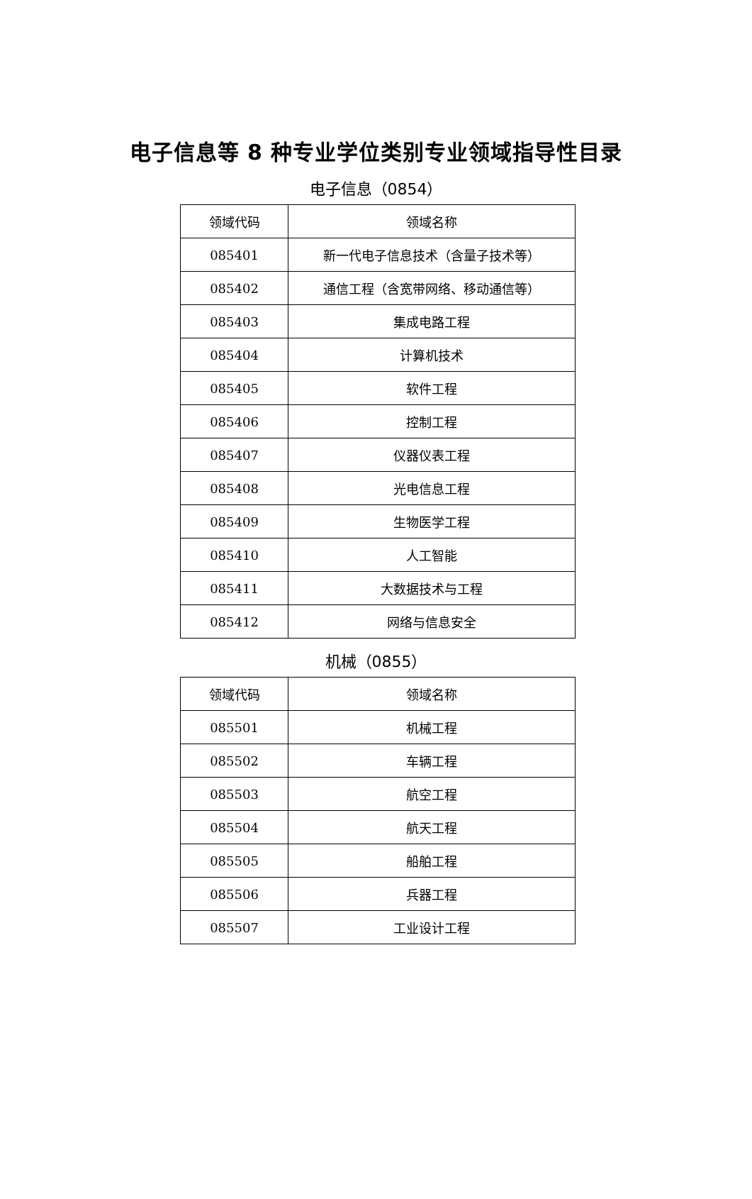电子信息等 8 种专业学位类别专业领域指导性目录
电子信息（0854）
| 领域代码 | 领域名称 |
| --- | --- |
| 085401 | 新一代电子信息技术（含量子技术等） |
| 085402 | 通信工程（含宽带网络、移动通信等） |
| 085403 | 集成电路工程 |
| 085404 | 计算机技术 |
| 085405 | 软件工程 |
| 085406 | 控制工程 |
| 085407 | 仪器仪表工程 |
| 085408 | 光电信息工程 |
| 085409 | 生物医学工程 |
| 085410 | 人工智能 |
| 085411 | 大数据技术与工程 |
| 085412 | 网络与信息安全 |
机械（0855）
| 领域代码 | 领域名称 |
| --- | --- |
| 085501 | 机械工程 |
| 085502 | 车辆工程 |
| 085503 | 航空工程 |
| 085504 | 航天工程 |
| 085505 | 船舶工程 |
| 085506 | 兵器工程 |
| 085507 | 工业设计工程 |